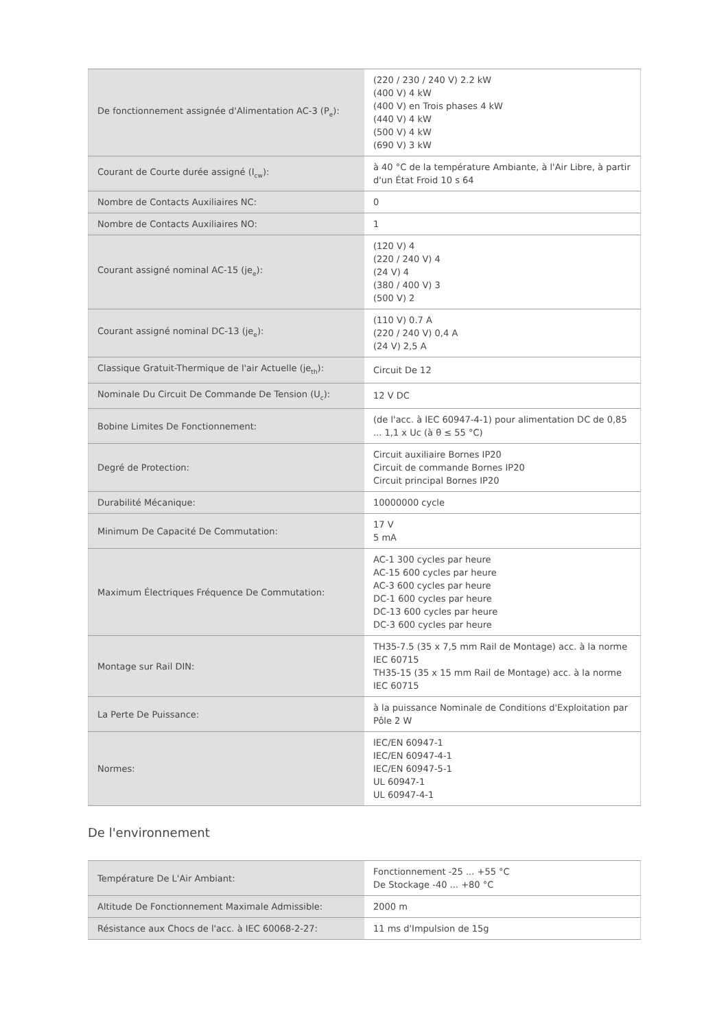| De fonctionnement assignée d'Alimentation AC-3 (P<sub>e</sub>): | (220 / 230 / 240 V) 2.2 kW (400 V) 4 kW (400 V) en Trois phases 4 kW (440 V) 4 kW (500 V) 4 kW (690 V) 3 kW |
| Courant de Courte durée assigné (I<sub>cw</sub>): | à 40 °C de la température Ambiante, à l'Air Libre, à partir d'un État Froid 10 s 64 |
| Nombre de Contacts Auxiliaires NC: | 0 |
| Nombre de Contacts Auxiliaires NO: | 1 |
| Courant assigné nominal AC-15 (je<sub>e</sub>): | (120 V) 4 (220 / 240 V) 4 (24 V) 4 (380 / 400 V) 3 (500 V) 2 |
| Courant assigné nominal DC-13 (je<sub>e</sub>): | (110 V) 0.7 A (220 / 240 V) 0,4 A (24 V) 2,5 A |
| Classique Gratuit-Thermique de l'air Actuelle (je<sub>th</sub>): | Circuit De 12 |
| Nominale Du Circuit De Commande De Tension (U<sub>c</sub>): | 12 V DC |
| Bobine Limites De Fonctionnement: | (de l'acc. à IEC 60947-4-1) pour alimentation DC de 0,85 ... 1,1 x Uc (à θ ≤ 55 °C) |
| Degré de Protection: | Circuit auxiliaire Bornes IP20 Circuit de commande Bornes IP20 Circuit principal Bornes IP20 |
| Durabilité Mécanique: | 10000000 cycle |
| Minimum De Capacité De Commutation: | 17 V 5 mA |
| Maximum Électriques Fréquence De Commutation: | AC-1 300 cycles par heure AC-15 600 cycles par heure AC-3 600 cycles par heure DC-1 600 cycles par heure DC-13 600 cycles par heure DC-3 600 cycles par heure |
| Montage sur Rail DIN: | TH35-7.5 (35 x 7,5 mm Rail de Montage) acc. à la norme IEC 60715 TH35-15 (35 x 15 mm Rail de Montage) acc. à la norme IEC 60715 |
| La Perte De Puissance: | à la puissance Nominale de Conditions d'Exploitation par Pôle 2 W |
| Normes: | IEC/EN 60947-1 IEC/EN 60947-4-1 IEC/EN 60947-5-1 UL 60947-1 UL 60947-4-1 |
De l'environnement
| Température De L'Air Ambiant: | Fonctionnement -25 ... +55 °C De Stockage -40 ... +80 °C |
| Altitude De Fonctionnement Maximale Admissible: | 2000 m |
| Résistance aux Chocs de l'acc. à IEC 60068-2-27: | 11 ms d'Impulsion de 15g |